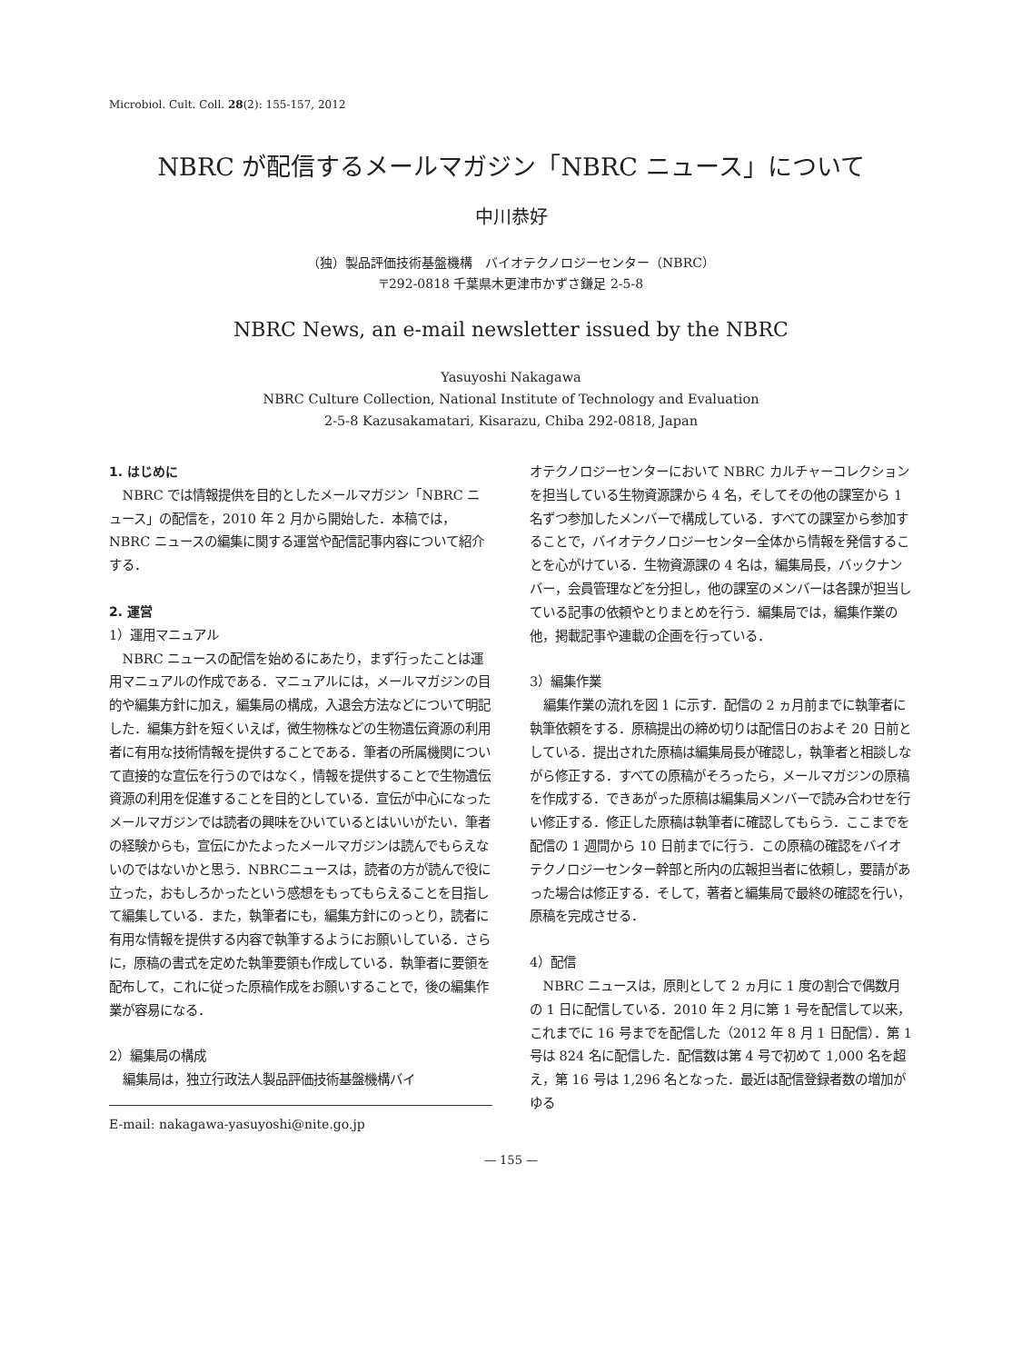Microbiol. Cult. Coll. 28(2): 155-157, 2012
NBRC が配信するメールマガジン「NBRC ニュース」について
中川恭好
（独）製品評価技術基盤機構　バイオテクノロジーセンター（NBRC）
〒292-0818 千葉県木更津市かずさ鎌足 2-5-8
NBRC News, an e-mail newsletter issued by the NBRC
Yasuyoshi Nakagawa
NBRC Culture Collection, National Institute of Technology and Evaluation
2-5-8 Kazusakamatari, Kisarazu, Chiba 292-0818, Japan
1. はじめに
NBRC では情報提供を目的としたメールマガジン「NBRC ニュース」の配信を，2010 年 2 月から開始した．本稿では，NBRC ニュースの編集に関する運営や配信記事内容について紹介する．
2. 運営
1）運用マニュアル
NBRC ニュースの配信を始めるにあたり，まず行ったことは運用マニュアルの作成である．マニュアルには，メールマガジンの目的や編集方針に加え，編集局の構成，入退会方法などについて明記した．編集方針を短くいえば，微生物株などの生物遺伝資源の利用者に有用な技術情報を提供することである．筆者の所属機関について直接的な宣伝を行うのではなく，情報を提供することで生物遺伝資源の利用を促進することを目的としている．宣伝が中心になったメールマガジンでは読者の興味をひいているとはいいがたい．筆者の経験からも，宣伝にかたよったメールマガジンは読んでもらえないのではないかと思う．NBRCニュースは，読者の方が読んで役に立った，おもしろかったという感想をもってもらえることを目指して編集している．また，執筆者にも，編集方針にのっとり，読者に有用な情報を提供する内容で執筆するようにお願いしている．さらに，原稿の書式を定めた執筆要領も作成している．執筆者に要領を配布して，これに従った原稿作成をお願いすることで，後の編集作業が容易になる．
2）編集局の構成
編集局は，独立行政法人製品評価技術基盤機構バイ
E-mail: nakagawa-yasuyoshi@nite.go.jp
オテクノロジーセンターにおいて NBRC カルチャーコレクションを担当している生物資源課から 4 名，そしてその他の課室から 1 名ずつ参加したメンバーで構成している．すべての課室から参加することで，バイオテクノロジーセンター全体から情報を発信することを心がけている．生物資源課の 4 名は，編集局長，バックナンバー，会員管理などを分担し，他の課室のメンバーは各課が担当している記事の依頼やとりまとめを行う．編集局では，編集作業の他，掲載記事や連載の企画を行っている．
3）編集作業
編集作業の流れを図 1 に示す．配信の 2 ヵ月前までに執筆者に執筆依頼をする．原稿提出の締め切りは配信日のおよそ 20 日前としている．提出された原稿は編集局長が確認し，執筆者と相談しながら修正する．すべての原稿がそろったら，メールマガジンの原稿を作成する．できあがった原稿は編集局メンバーで読み合わせを行い修正する．修正した原稿は執筆者に確認してもらう．ここまでを配信の 1 週間から 10 日前までに行う．この原稿の確認をバイオテクノロジーセンター幹部と所内の広報担当者に依頼し，要請があった場合は修正する．そして，著者と編集局で最終の確認を行い，原稿を完成させる．
4）配信
NBRC ニュースは，原則として 2 ヵ月に 1 度の割合で偶数月の 1 日に配信している．2010 年 2 月に第 1 号を配信して以来，これまでに 16 号までを配信した（2012 年 8 月 1 日配信）．第 1 号は 824 名に配信した．配信数は第 4 号で初めて 1,000 名を超え，第 16 号は 1,296 名となった．最近は配信登録者数の増加がゆる
— 155 —